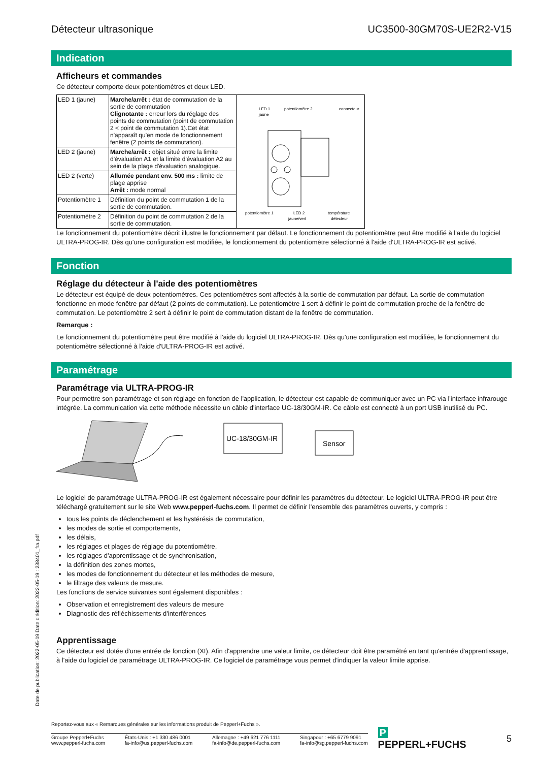Détecteur ultrasonique UC3500-30GM70S-UE2R2-V15
Indication
Afficheurs et commandes
Ce détecteur comporte deux potentiomètres et deux LED.
| LED 1 (jaune) | Marche/arrêt : état de commutation de la sortie de commutation Clignotante : erreur lors du réglage des points de commutation (point de commutation 2 < point de commutation 1).Cet état n'apparaît qu'en mode de fonctionnement fenêtre (2 points de commutation). | LED 1 jaune potentiomètre 2 connecteur potentiomètre 1 LED 2 jaune/vert température détecteur |
| LED 2 (jaune) | Marche/arrêt : objet situé entre la limite d'évaluation A1 et la limite d'évaluation A2 au sein de la plage d'évaluation analogique. | |
| LED 2 (verte) | Allumée pendant env. 500 ms : limite de plage apprise Arrêt : mode normal | |
| Potentiomètre 1 | Définition du point de commutation 1 de la sortie de commutation. | |
| Potentiomètre 2 | Définition du point de commutation 2 de la sortie de commutation. | |
Le fonctionnement du potentiomètre décrit illustre le fonctionnement par défaut. Le fonctionnement du potentiomètre peut être modifié à l'aide du logiciel ULTRA-PROG-IR. Dès qu'une configuration est modifiée, le fonctionnement du potentiomètre sélectionné à l'aide d'ULTRA-PROG-IR est activé.
Fonction
Réglage du détecteur à l'aide des potentiomètres
Le détecteur est équipé de deux potentiomètres. Ces potentiomètres sont affectés à la sortie de commutation par défaut. La sortie de commutation fonctionne en mode fenêtre par défaut (2 points de commutation). Le potentiomètre 1 sert à définir le point de commutation proche de la fenêtre de commutation. Le potentiomètre 2 sert à définir le point de commutation distant de la fenêtre de commutation.
Remarque :
Le fonctionnement du potentiomètre peut être modifié à l'aide du logiciel ULTRA-PROG-IR. Dès qu'une configuration est modifiée, le fonctionnement du potentiomètre sélectionné à l'aide d'ULTRA-PROG-IR est activé.
Paramétrage
Paramétrage via ULTRA-PROG-IR
Pour permettre son paramétrage et son réglage en fonction de l'application, le détecteur est capable de communiquer avec un PC via l'interface infrarouge intégrée. La communication via cette méthode nécessite un câble d'interface UC-18/30GM-IR. Ce câble est connecté à un port USB inutilisé du PC.
UC-18/30GM-IR
Sensor
Le logiciel de paramétrage ULTRA-PROG-IR est également nécessaire pour définir les paramètres du détecteur. Le logiciel ULTRA-PROG-IR peut être téléchargé gratuitement sur le site Web www.pepperl-fuchs.com. Il permet de définir l'ensemble des paramètres ouverts, y compris :
tous les points de déclenchement et les hystérésis de commutation,
les modes de sortie et comportements,
les délais,
les réglages et plages de réglage du potentiomètre,
les réglages d'apprentissage et de synchronisation,
la définition des zones mortes,
les modes de fonctionnement du détecteur et les méthodes de mesure,
le filtrage des valeurs de mesure.
Les fonctions de service suivantes sont également disponibles :
Observation et enregistrement des valeurs de mesure
Diagnostic des réfléchissements d'interférences
Apprentissage
Ce détecteur est dotée d'une entrée de fonction (XI). Afin d'apprendre une valeur limite, ce détecteur doit être paramétré en tant qu'entrée d'apprentissage, à l'aide du logiciel de paramétrage ULTRA-PROG-IR. Ce logiciel de paramétrage vous permet d'indiquer la valeur limite apprise.
Date de publication: 2022-05-19 Date d'édition: 2022-05-19 : 238401_fra.pdf
Reportez-vous aux « Remarques générales sur les informations produit de Pepperl+Fuchs ».
Groupe Pepperl+Fuchs
www.pepperl-fuchs.com États-Unis : +1 330 486 0001
fa-info@us.pepperl-fuchs.com Allemagne : +49 621 776 1111
fa-info@de.pepperl-fuchs.com Singapour : +65 6779 9091
fa-info@sg.pepperl-fuchs.com
P PEPPERL+FUCHS 5